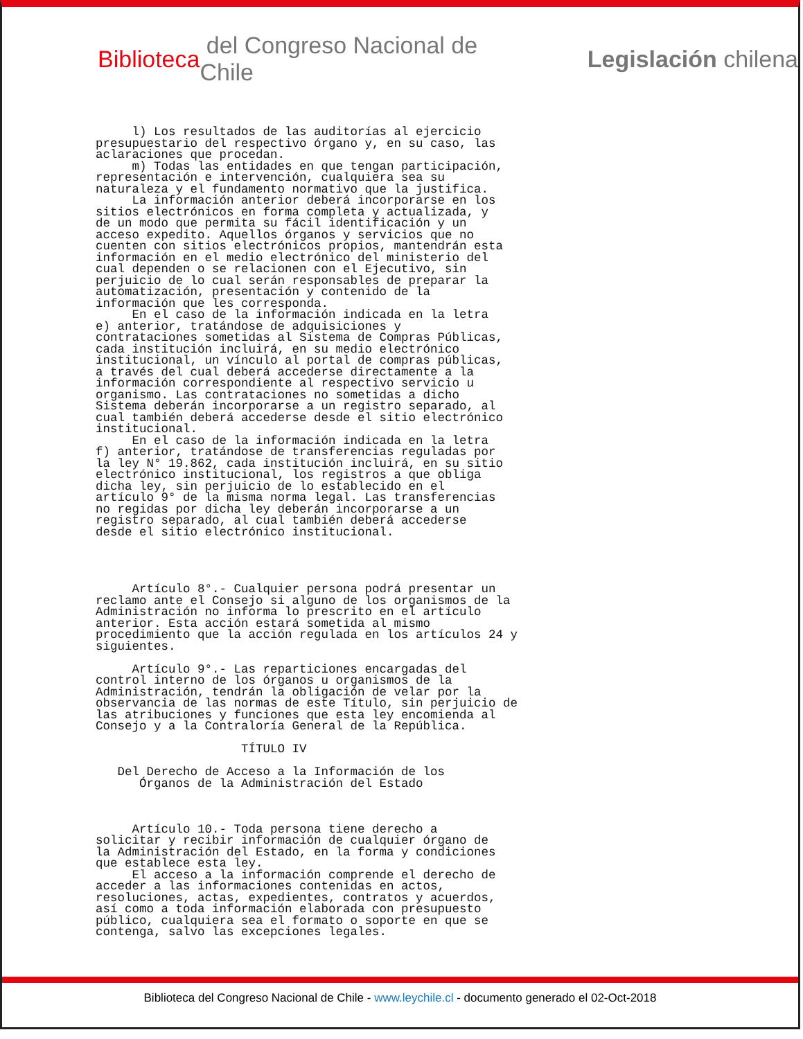Biblioteca del Congreso Nacional de Chile Legislación chilena
     l) Los resultados de las auditorías al ejercicio
presupuestario del respectivo órgano y, en su caso, las
aclaraciones que procedan.
     m) Todas las entidades en que tengan participación,
representación e intervención, cualquiera sea su
naturaleza y el fundamento normativo que la justifica.
     La información anterior deberá incorporarse en los
sitios electrónicos en forma completa y actualizada, y
de un modo que permita su fácil identificación y un
acceso expedito. Aquellos órganos y servicios que no
cuenten con sitios electrónicos propios, mantendrán esta
información en el medio electrónico del ministerio del
cual dependen o se relacionen con el Ejecutivo, sin
perjuicio de lo cual serán responsables de preparar la
automatización, presentación y contenido de la
información que les corresponda.
     En el caso de la información indicada en la letra
e) anterior, tratándose de adquisiciones y
contrataciones sometidas al Sistema de Compras Públicas,
cada institución incluirá, en su medio electrónico
institucional, un vínculo al portal de compras públicas,
a través del cual deberá accederse directamente a la
información correspondiente al respectivo servicio u
organismo. Las contrataciones no sometidas a dicho
Sistema deberán incorporarse a un registro separado, al
cual también deberá accederse desde el sitio electrónico
institucional.
     En el caso de la información indicada en la letra
f) anterior, tratándose de transferencias reguladas por
la ley N° 19.862, cada institución incluirá, en su sitio
electrónico institucional, los registros a que obliga
dicha ley, sin perjuicio de lo establecido en el
artículo 9° de la misma norma legal. Las transferencias
no regidas por dicha ley deberán incorporarse a un
registro separado, al cual también deberá accederse
desde el sitio electrónico institucional.




     Artículo 8°.- Cualquier persona podrá presentar un
reclamo ante el Consejo si alguno de los organismos de la
Administración no informa lo prescrito en el artículo
anterior. Esta acción estará sometida al mismo
procedimiento que la acción regulada en los artículos 24 y
siguientes.

     Artículo 9°.- Las reparticiones encargadas del
control interno de los órganos u organismos de la
Administración, tendrán la obligación de velar por la
observancia de las normas de este Título, sin perjuicio de
las atribuciones y funciones que esta ley encomienda al
Consejo y a la Contraloría General de la República.

                    TÍTULO IV

   Del Derecho de Acceso a la Información de los
      Órganos de la Administración del Estado



     Artículo 10.- Toda persona tiene derecho a
solicitar y recibir información de cualquier órgano de
la Administración del Estado, en la forma y condiciones
que establece esta ley.
     El acceso a la información comprende el derecho de
acceder a las informaciones contenidas en actos,
resoluciones, actas, expedientes, contratos y acuerdos,
así como a toda información elaborada con presupuesto
público, cualquiera sea el formato o soporte en que se
contenga, salvo las excepciones legales.
Biblioteca del Congreso Nacional de Chile - www.leychile.cl - documento generado el 02-Oct-2018